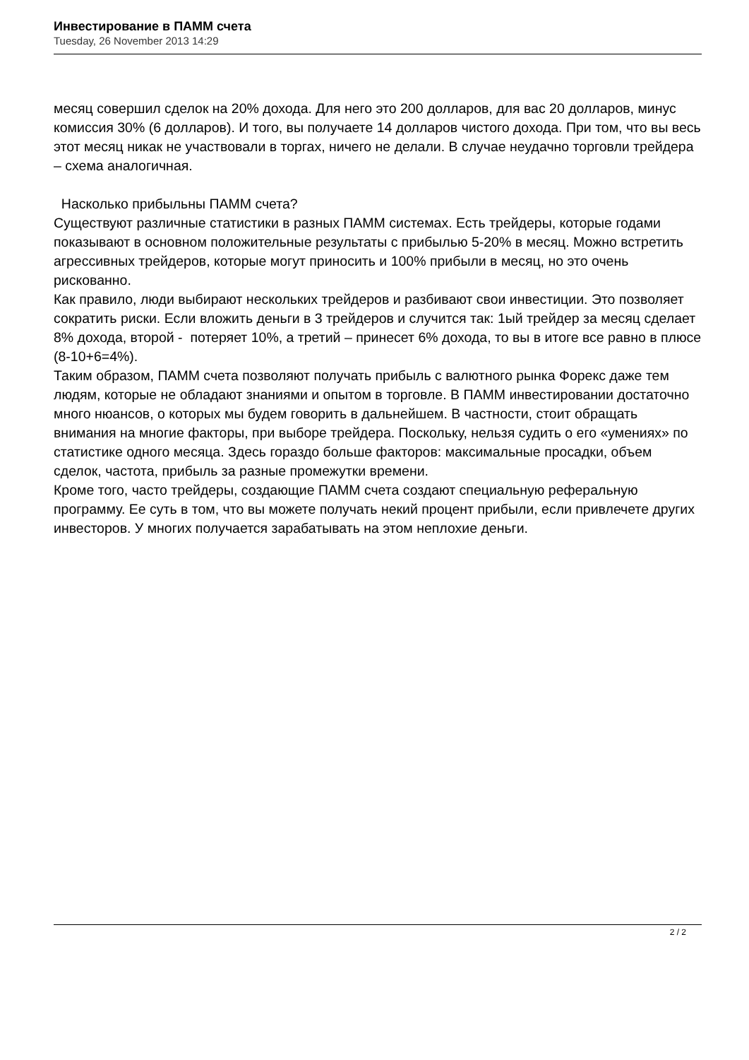Инвестирование в ПАММ счета
Tuesday, 26 November 2013 14:29
месяц совершил сделок на 20% дохода. Для него это 200 долларов, для вас 20 долларов, минус комиссия 30% (6 долларов). И того, вы получаете 14 долларов чистого дохода. При том, что вы весь этот месяц никак не участвовали в торгах, ничего не делали. В случае неудачно торговли трейдера – схема аналогичная.
Насколько прибыльны ПАММ счета?
Существуют различные статистики в разных ПАММ системах. Есть трейдеры, которые годами показывают в основном положительные результаты с прибылью 5-20% в месяц. Можно встретить агрессивных трейдеров, которые могут приносить и 100% прибыли в месяц, но это очень рискованно.
Как правило, люди выбирают нескольких трейдеров и разбивают свои инвестиции. Это позволяет сократить риски. Если вложить деньги в 3 трейдеров и случится так: 1ый трейдер за месяц сделает 8% дохода, второй - потеряет 10%, а третий – принесет 6% дохода, то вы в итоге все равно в плюсе (8-10+6=4%).
Таким образом, ПАММ счета позволяют получать прибыль с валютного рынка Форекс даже тем людям, которые не обладают знаниями и опытом в торговле. В ПАММ инвестировании достаточно много нюансов, о которых мы будем говорить в дальнейшем. В частности, стоит обращать внимания на многие факторы, при выборе трейдера. Поскольку, нельзя судить о его «умениях» по статистике одного месяца. Здесь гораздо больше факторов: максимальные просадки, объем сделок, частота, прибыль за разные промежутки времени.
Кроме того, часто трейдеры, создающие ПАММ счета создают специальную реферальную программу. Ее суть в том, что вы можете получать некий процент прибыли, если привлечете других инвесторов. У многих получается зарабатывать на этом неплохие деньги.
2 / 2